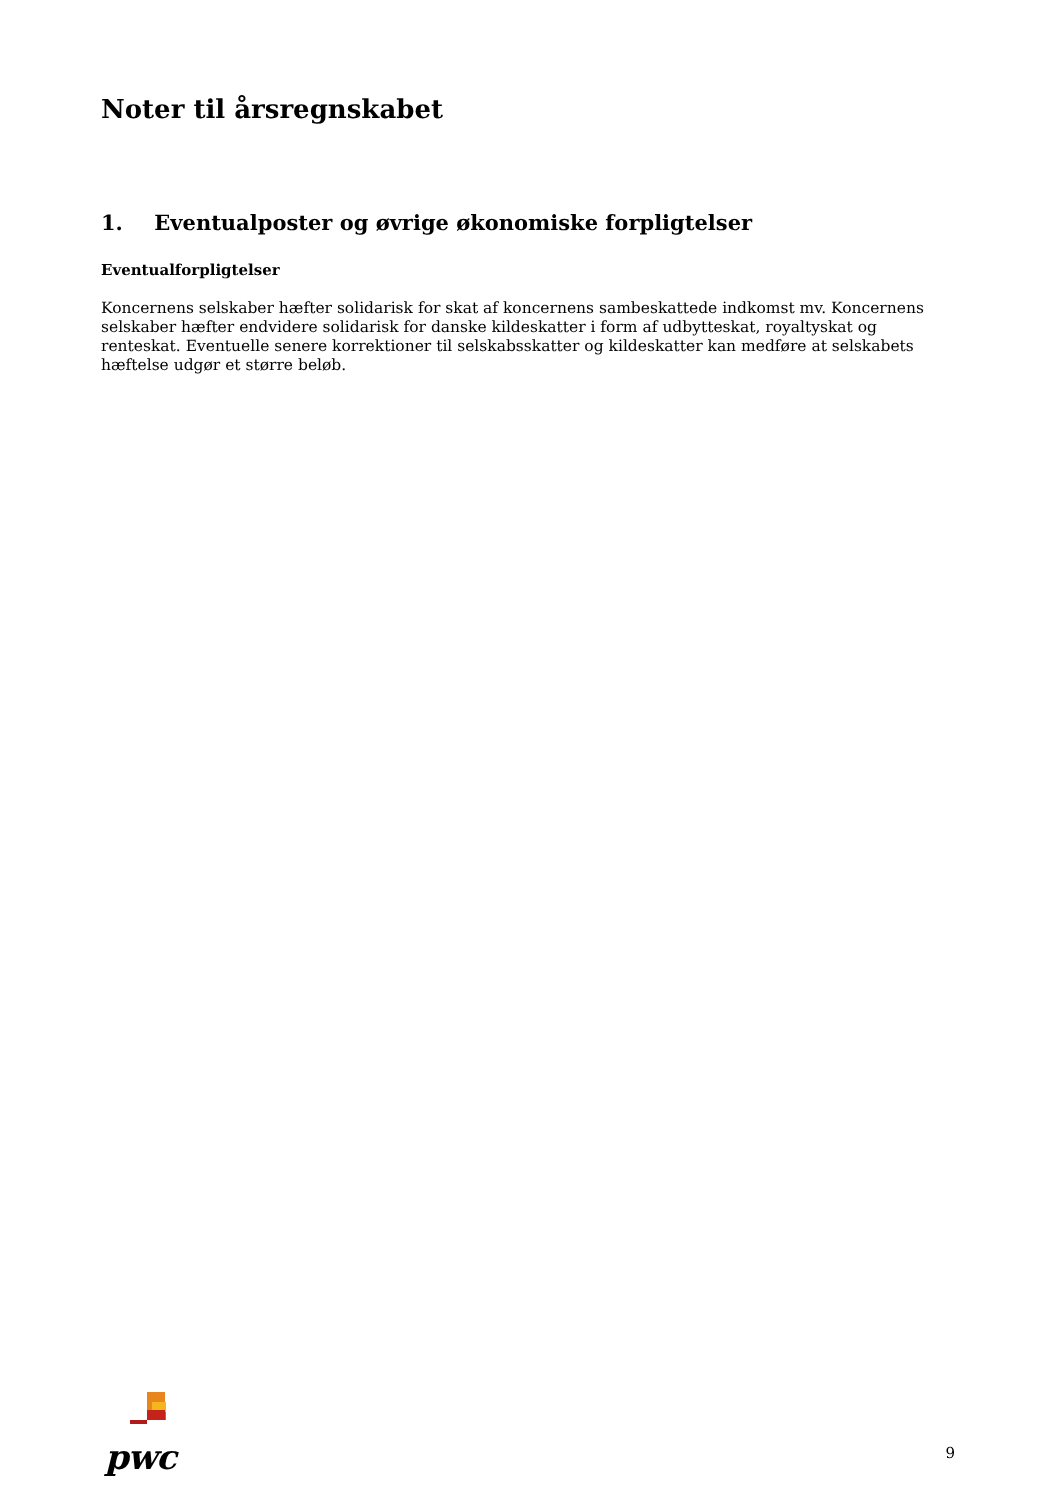Noter til årsregnskabet
1. Eventualposter og øvrige økonomiske forpligtelser
Eventualforpligtelser
Koncernens selskaber hæfter solidarisk for skat af koncernens sambeskattede indkomst mv. Koncernens selskaber hæfter endvidere solidarisk for danske kildeskatter i form af udbytteskat, royaltyskat og renteskat. Eventuelle senere korrektioner til selskabsskatter og kildeskatter kan medføre at selskabets hæftelse udgør et større beløb.
pwc 9